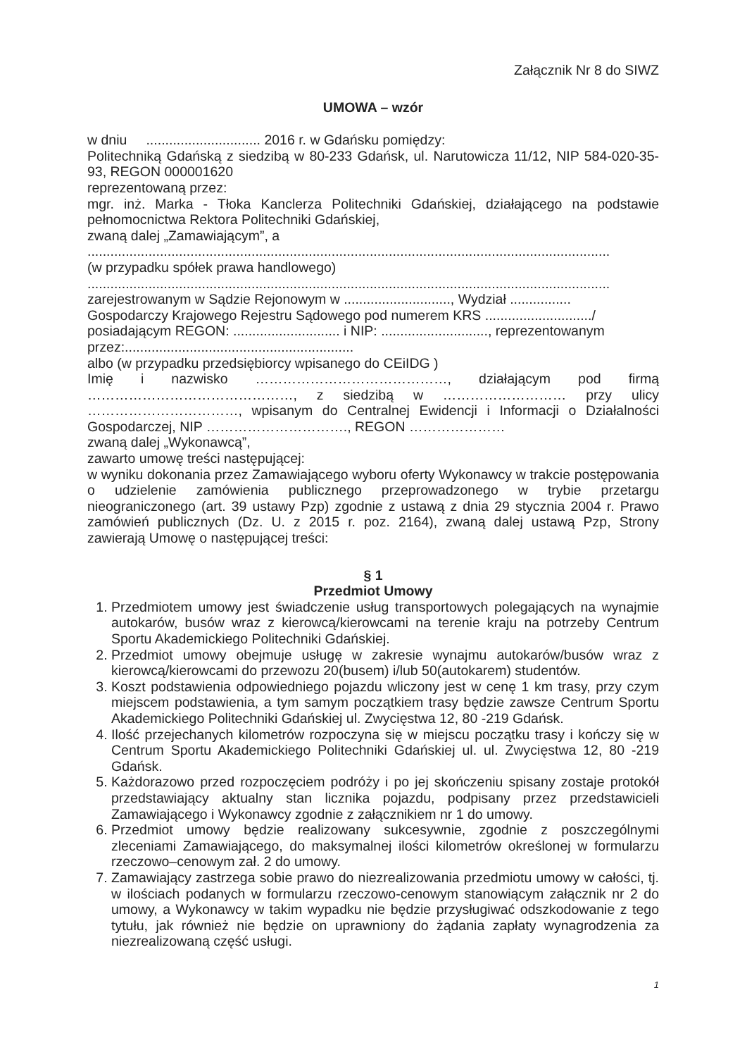Załącznik Nr 8 do SIWZ
UMOWA – wzór
w dniu .............................. 2016 r. w Gdańsku pomiędzy:
Politechniką Gdańską z siedzibą w 80-233 Gdańsk, ul. Narutowicza 11/12, NIP 584-020-35-93, REGON 000001620
reprezentowaną przez:
mgr. inż. Marka - Tłoka Kanclerza Politechniki Gdańskiej, działającego na podstawie pełnomocnictwa Rektora Politechniki Gdańskiej,
zwaną dalej „Zamawiającym”, a
.........................................................................................................................................
(w przypadku spółek prawa handlowego)
.........................................................................................................................................
zarejestrowanym w Sądzie Rejonowym w ............................, Wydział ................
Gospodarczy Krajowego Rejestru Sądowego pod numerem KRS ............................/
posiadającym REGON: ............................ i NIP: ............................, reprezentowanym przez:............................................................
albo (w przypadku przedsiębiorcy wpisanego do CEiIDG )
Imię i nazwisko ……………………………………, działającym pod firmą ………………………………………, z siedzibą w ……………………… przy ulicy ……………………………, wpisanym do Centralnej Ewidencji i Informacji o Działalności Gospodarczej, NIP …………………………., REGON …………………
zwaną dalej „Wykonawcą”,
zawarto umowę treści następującej:
w wyniku dokonania przez Zamawiającego wyboru oferty Wykonawcy w trakcie postępowania o udzielenie zamówienia publicznego przeprowadzonego w trybie przetargu nieograniczonego (art. 39 ustawy Pzp) zgodnie z ustawą z dnia 29 stycznia 2004 r. Prawo zamówień publicznych (Dz. U. z 2015 r. poz. 2164), zwaną dalej ustawą Pzp, Strony zawierają Umowę o następującej treści:
§ 1
Przedmiot Umowy
1. Przedmiotem umowy jest świadczenie usług transportowych polegających na wynajmie autokarów, busów wraz z kierowcą/kierowcami na terenie kraju na potrzeby Centrum Sportu Akademickiego Politechniki Gdańskiej.
2. Przedmiot umowy obejmuje usługę w zakresie wynajmu autokarów/busów wraz z kierowcą/kierowcami do przewozu 20(busem) i/lub 50(autokarem) studentów.
3. Koszt podstawienia odpowiedniego pojazdu wliczony jest w cenę 1 km trasy, przy czym miejscem podstawienia, a tym samym początkiem trasy będzie zawsze Centrum Sportu Akademickiego Politechniki Gdańskiej ul. Zwycięstwa 12, 80 -219 Gdańsk.
4. Ilość przejechanych kilometrów rozpoczyna się w miejscu początku trasy i kończy się w Centrum Sportu Akademickiego Politechniki Gdańskiej ul. ul. Zwycięstwa 12, 80 -219 Gdańsk.
5. Każdorazowo przed rozpoczęciem podróży i po jej skończeniu spisany zostaje protokół przedstawiający aktualny stan licznika pojazdu, podpisany przez przedstawicieli Zamawiającego i Wykonawcy zgodnie z załącznikiem nr 1 do umowy.
6. Przedmiot umowy będzie realizowany sukcesywnie, zgodnie z poszczególnymi zleceniami Zamawiającego, do maksymalnej ilości kilometrów określonej w formularzu rzeczowo–cenowym zał. 2 do umowy.
7. Zamawiający zastrzega sobie prawo do niezrealizowania przedmiotu umowy w całości, tj. w ilościach podanych w formularzu rzeczowo-cenowym stanowiącym załącznik nr 2 do umowy, a Wykonawcy w takim wypadku nie będzie przysługiwać odszkodowanie z tego tytułu, jak również nie będzie on uprawniony do żądania zapłaty wynagrodzenia za niezrealizowaną część usługi.
1